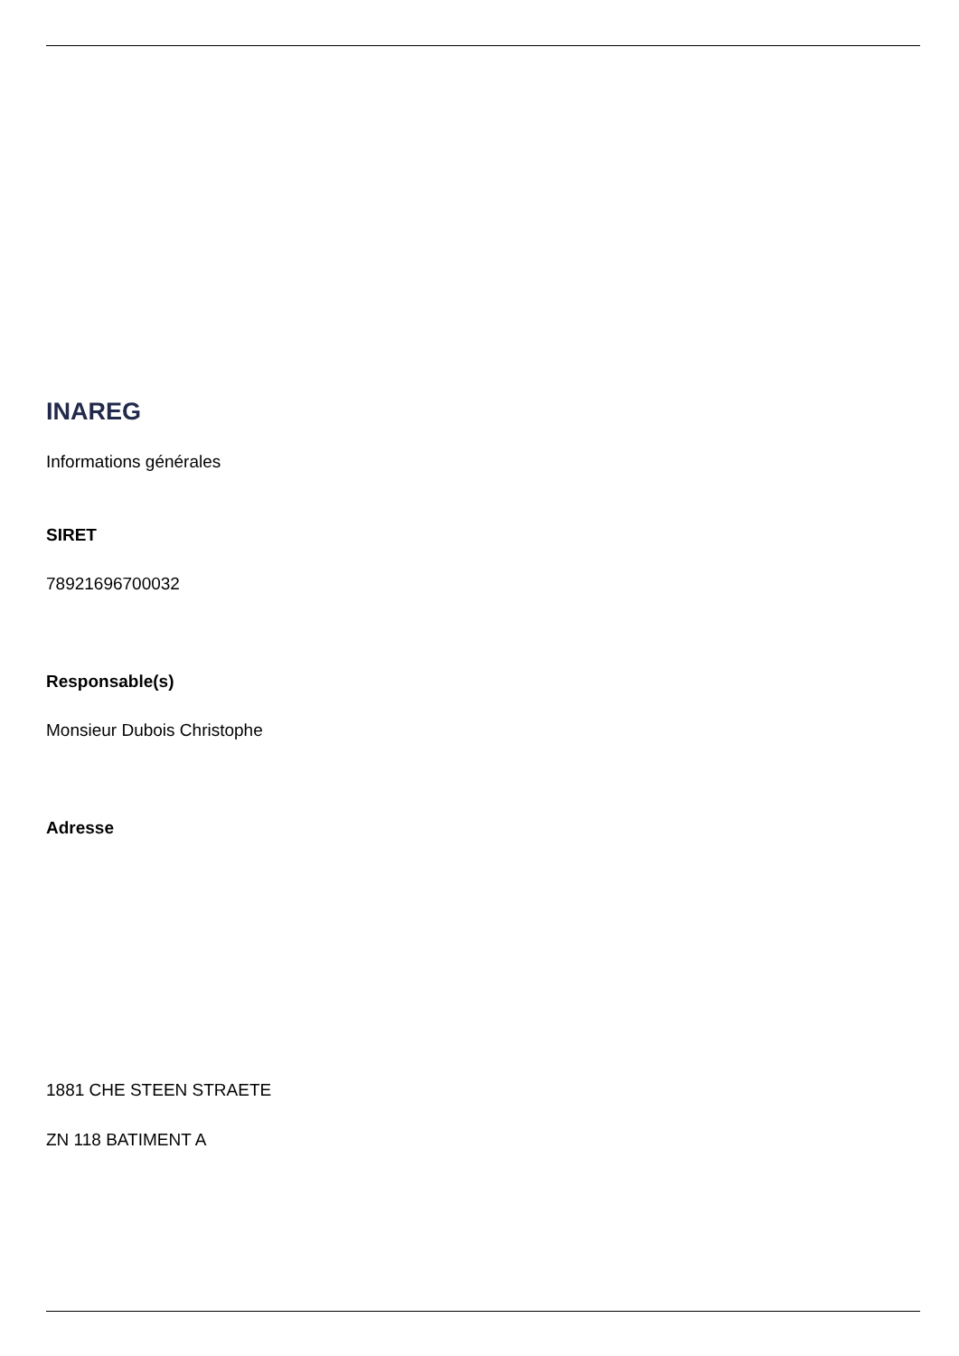INAREG
Informations générales
SIRET
78921696700032
Responsable(s)
Monsieur Dubois Christophe
Adresse
1881 CHE STEEN STRAETE
ZN 118 BATIMENT A